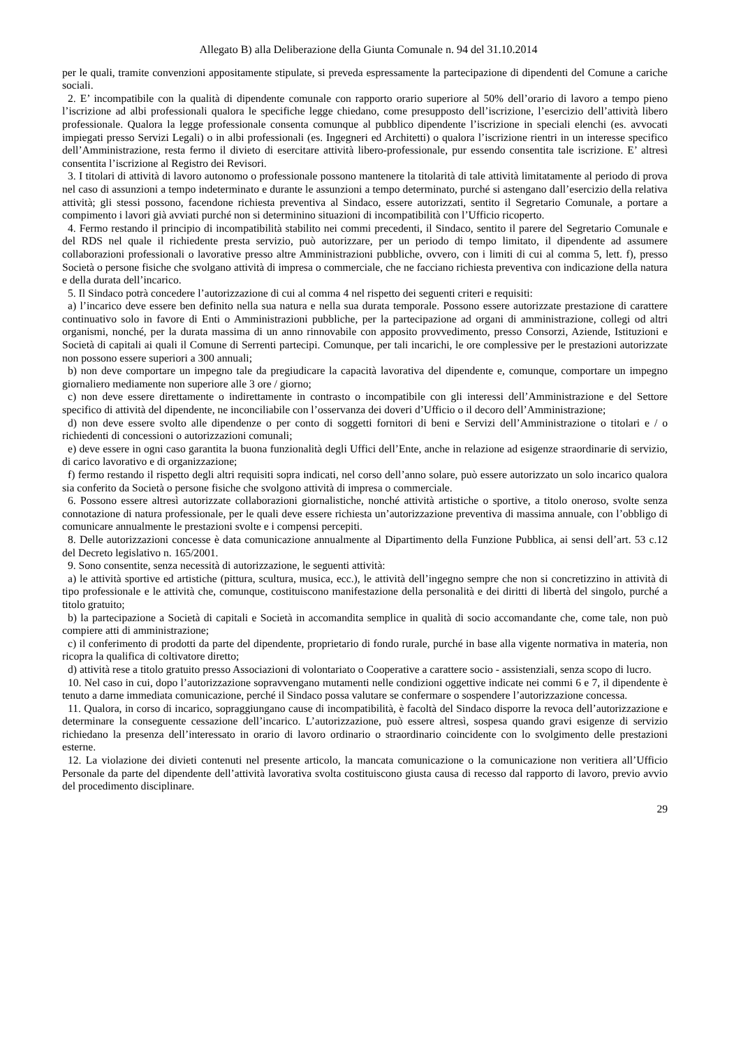Allegato B) alla Deliberazione della Giunta Comunale n. 94 del 31.10.2014
per le quali, tramite convenzioni appositamente stipulate, si preveda espressamente la partecipazione di dipendenti del Comune a cariche sociali.
2. E’ incompatibile con la qualità di dipendente comunale con rapporto orario superiore al 50% dell’orario di lavoro a tempo pieno l’iscrizione ad albi professionali qualora le specifiche legge chiedano, come presupposto dell’iscrizione, l’esercizio dell’attività libero professionale. Qualora la legge professionale consenta comunque al pubblico dipendente l’iscrizione in speciali elenchi (es. avvocati impiegati presso Servizi Legali) o in albi professionali (es. Ingegneri ed Architetti) o qualora l’iscrizione rientri in un interesse specifico dell’Amministrazione, resta fermo il divieto di esercitare attività libero-professionale, pur essendo consentita tale iscrizione. E’ altresì consentita l’iscrizione al Registro dei Revisori.
3. I titolari di attività di lavoro autonomo o professionale possono mantenere la titolarità di tale attività limitatamente al periodo di prova nel caso di assunzioni a tempo indeterminato e durante le assunzioni a tempo determinato, purché si astengano dall’esercizio della relativa attività; gli stessi possono, facendone richiesta preventiva al Sindaco, essere autorizzati, sentito il Segretario Comunale, a portare a compimento i lavori già avviati purché non si determinino situazioni di incompatibilità con l’Ufficio ricoperto.
4. Fermo restando il principio di incompatibilità stabilito nei commi precedenti, il Sindaco, sentito il parere del Segretario Comunale e del RDS nel quale il richiedente presta servizio, può autorizzare, per un periodo di tempo limitato, il dipendente ad assumere collaborazioni professionali o lavorative presso altre Amministrazioni pubbliche, ovvero, con i limiti di cui al comma 5, lett. f), presso Società o persone fisiche che svolgano attività di impresa o commerciale, che ne facciano richiesta preventiva con indicazione della natura e della durata dell’incarico.
5. Il Sindaco potrà concedere l’autorizzazione di cui al comma 4 nel rispetto dei seguenti criteri e requisiti:
a) l’incarico deve essere ben definito nella sua natura e nella sua durata temporale. Possono essere autorizzate prestazione di carattere continuativo solo in favore di Enti o Amministrazioni pubbliche, per la partecipazione ad organi di amministrazione, collegi od altri organismi, nonché, per la durata massima di un anno rinnovabile con apposito provvedimento, presso Consorzi, Aziende, Istituzioni e Società di capitali ai quali il Comune di Serrenti partecipi. Comunque, per tali incarichi, le ore complessive per le prestazioni autorizzate non possono essere superiori a 300 annuali;
b) non deve comportare un impegno tale da pregiudicare la capacità lavorativa del dipendente e, comunque, comportare un impegno giornaliero mediamente non superiore alle 3 ore / giorno;
c) non deve essere direttamente o indirettamente in contrasto o incompatibile con gli interessi dell’Amministrazione e del Settore specifico di attività del dipendente, ne inconciliabile con l’osservanza dei doveri d’Ufficio o il decoro dell’Amministrazione;
d) non deve essere svolto alle dipendenze o per conto di soggetti fornitori di beni e Servizi dell’Amministrazione o titolari e / o richiedenti di concessioni o autorizzazioni comunali;
e) deve essere in ogni caso garantita la buona funzionalità degli Uffici dell’Ente, anche in relazione ad esigenze straordinarie di servizio, di carico lavorativo e di organizzazione;
f) fermo restando il rispetto degli altri requisiti sopra indicati, nel corso dell’anno solare, può essere autorizzato un solo incarico qualora sia conferito da Società o persone fisiche che svolgono attività di impresa o commerciale.
6. Possono essere altresì autorizzate collaborazioni giornalistiche, nonché attività artistiche o sportive, a titolo oneroso, svolte senza connotazione di natura professionale, per le quali deve essere richiesta un’autorizzazione preventiva di massima annuale, con l’obbligo di comunicare annualmente le prestazioni svolte e i compensi percepiti.
8. Delle autorizzazioni concesse è data comunicazione annualmente al Dipartimento della Funzione Pubblica, ai sensi dell’art. 53 c.12 del Decreto legislativo n. 165/2001.
9. Sono consentite, senza necessità di autorizzazione, le seguenti attività:
a) le attività sportive ed artistiche (pittura, scultura, musica, ecc.), le attività dell’ingegno sempre che non si concretizzino in attività di tipo professionale e le attività che, comunque, costituiscono manifestazione della personalità e dei diritti di libertà del singolo, purché a titolo gratuito;
b) la partecipazione a Società di capitali e Società in accomandita semplice in qualità di socio accomandante che, come tale, non può compiere atti di amministrazione;
c) il conferimento di prodotti da parte del dipendente, proprietario di fondo rurale, purché in base alla vigente normativa in materia, non ricopra la qualifica di coltivatore diretto;
d) attività rese a titolo gratuito presso Associazioni di volontariato o Cooperative a carattere socio - assistenziali, senza scopo di lucro.
10. Nel caso in cui, dopo l’autorizzazione sopravvengano mutamenti nelle condizioni oggettive indicate nei commi 6 e 7, il dipendente è tenuto a darne immediata comunicazione, perché il Sindaco possa valutare se confermare o sospendere l’autorizzazione concessa.
11. Qualora, in corso di incarico, sopraggiungano cause di incompatibilità, è facoltà del Sindaco disporre la revoca dell’autorizzazione e determinare la conseguente cessazione dell’incarico. L’autorizzazione, può essere altresì, sospesa quando gravi esigenze di servizio richiedano la presenza dell’interessato in orario di lavoro ordinario o straordinario coincidente con lo svolgimento delle prestazioni esterne.
12. La violazione dei divieti contenuti nel presente articolo, la mancata comunicazione o la comunicazione non veritiera all’Ufficio Personale da parte del dipendente dell’attività lavorativa svolta costituiscono giusta causa di recesso dal rapporto di lavoro, previo avvio del procedimento disciplinare.
29